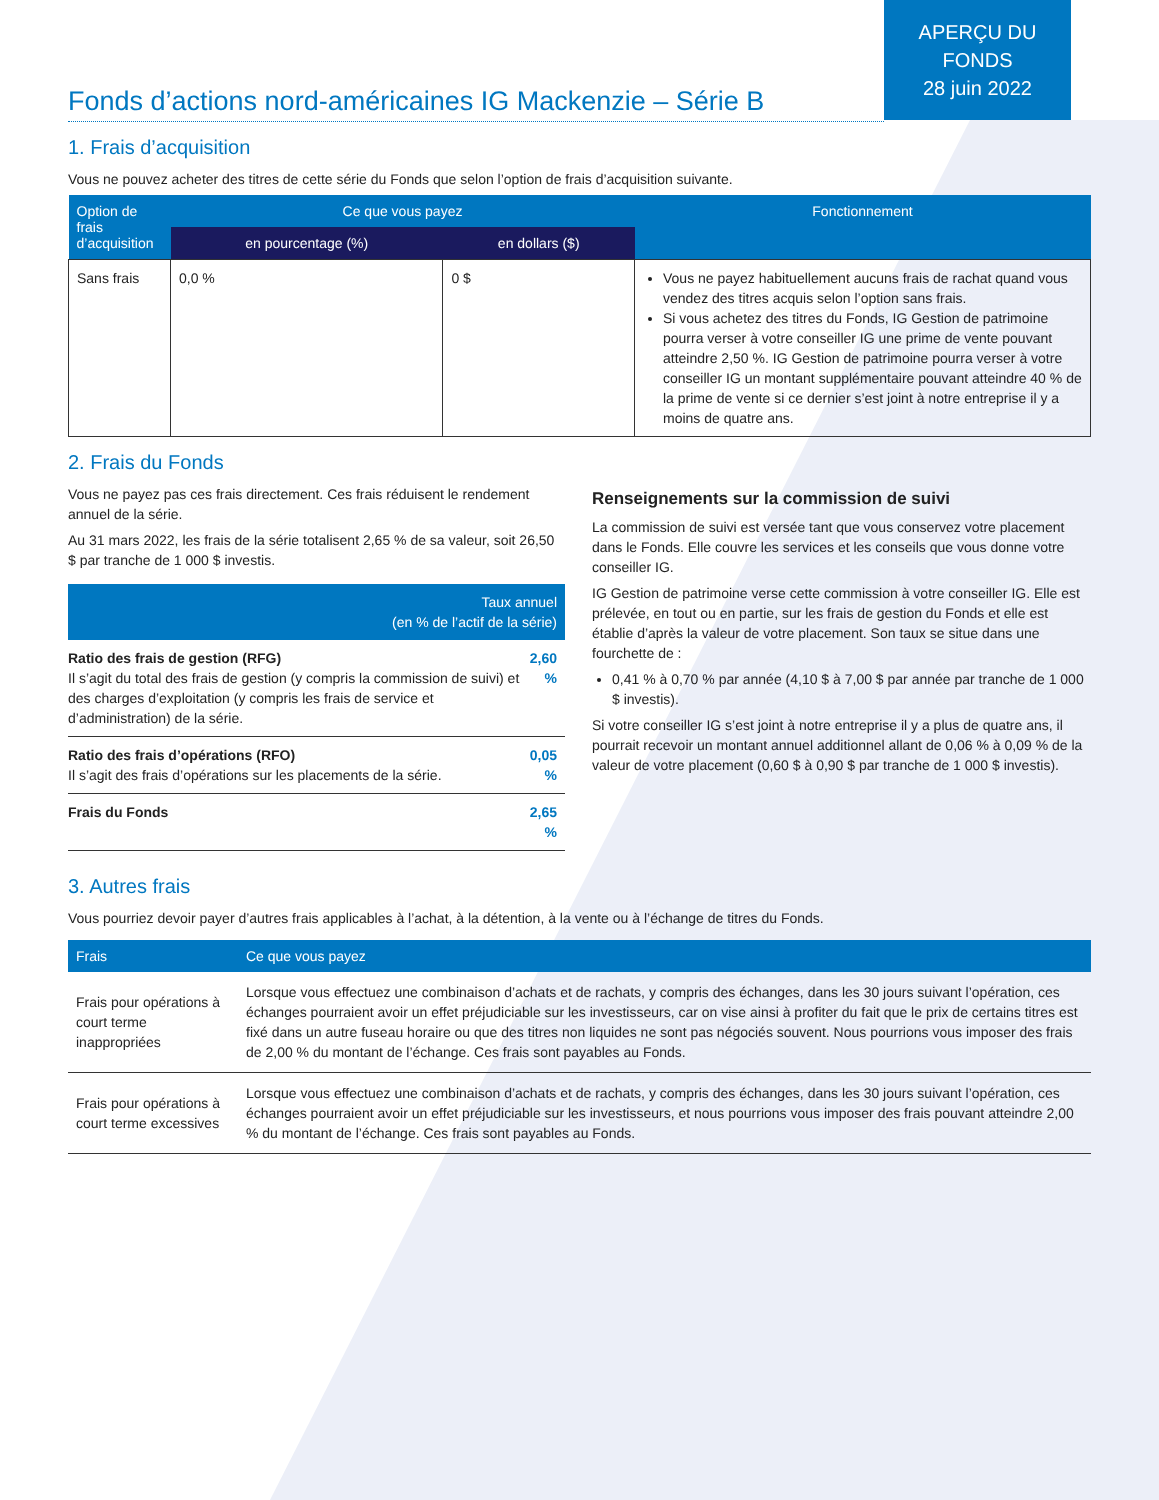APERÇU DU
FONDS
28 juin 2022
Fonds d’actions nord-américaines IG Mackenzie – Série B
1. Frais d’acquisition
Vous ne pouvez acheter des titres de cette série du Fonds que selon l’option de frais d’acquisition suivante.
| Option de frais d’acquisition | Ce que vous payez | | Fonctionnement |
| --- | --- | --- | --- |
| | en pourcentage (%) | en dollars ($) | |
| Sans frais | 0,0 % | 0 $ | Vous ne payez habituellement aucuns frais de rachat quand vous vendez des titres acquis selon l’option sans frais. Si vous achetez des titres du Fonds, IG Gestion de patrimoine pourra verser à votre conseiller IG une prime de vente pouvant atteindre 2,50 %. IG Gestion de patrimoine pourra verser à votre conseiller IG un montant supplémentaire pouvant atteindre 40 % de la prime de vente si ce dernier s’est joint à notre entreprise il y a moins de quatre ans. |
2. Frais du Fonds
Vous ne payez pas ces frais directement. Ces frais réduisent le rendement annuel de la série.
Au 31 mars 2022, les frais de la série totalisent 2,65 % de sa valeur, soit 26,50 $ par tranche de 1 000 $ investis.
| Taux annuel (en % de l’actif de la série) | |
| --- | --- |
| Ratio des frais de gestion (RFG) Il s’agit du total des frais de gestion (y compris la commission de suivi) et des charges d’exploitation (y compris les frais de service et d’administration) de la série. | 2,60 % |
| Ratio des frais d’opérations (RFO) Il s’agit des frais d’opérations sur les placements de la série. | 0,05 % |
| Frais du Fonds | 2,65 % |
Renseignements sur la commission de suivi
La commission de suivi est versée tant que vous conservez votre placement dans le Fonds. Elle couvre les services et les conseils que vous donne votre conseiller IG.
IG Gestion de patrimoine verse cette commission à votre conseiller IG. Elle est prélevée, en tout ou en partie, sur les frais de gestion du Fonds et elle est établie d’après la valeur de votre placement. Son taux se situe dans une fourchette de :
0,41 % à 0,70 % par année (4,10 $ à 7,00 $ par année par tranche de 1 000 $ investis).
Si votre conseiller IG s’est joint à notre entreprise il y a plus de quatre ans, il pourrait recevoir un montant annuel additionnel allant de 0,06 % à 0,09 % de la valeur de votre placement (0,60 $ à 0,90 $ par tranche de 1 000 $ investis).
3. Autres frais
Vous pourriez devoir payer d’autres frais applicables à l’achat, à la détention, à la vente ou à l’échange de titres du Fonds.
| Frais | Ce que vous payez |
| --- | --- |
| Frais pour opérations à court terme inappropriées | Lorsque vous effectuez une combinaison d’achats et de rachats, y compris des échanges, dans les 30 jours suivant l’opération, ces échanges pourraient avoir un effet préjudiciable sur les investisseurs, car on vise ainsi à profiter du fait que le prix de certains titres est fixé dans un autre fuseau horaire ou que des titres non liquides ne sont pas négociés souvent. Nous pourrions vous imposer des frais de 2,00 % du montant de l’échange. Ces frais sont payables au Fonds. |
| Frais pour opérations à court terme excessives | Lorsque vous effectuez une combinaison d’achats et de rachats, y compris des échanges, dans les 30 jours suivant l’opération, ces échanges pourraient avoir un effet préjudiciable sur les investisseurs, et nous pourrions vous imposer des frais pouvant atteindre 2,00 % du montant de l’échange. Ces frais sont payables au Fonds. |